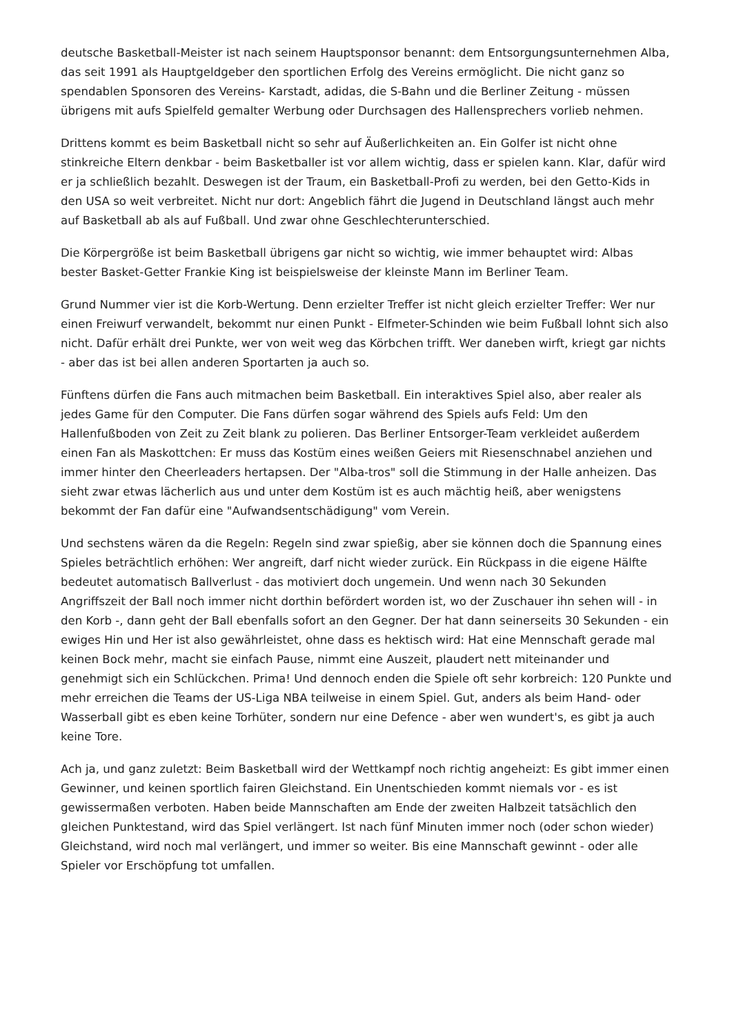deutsche Basketball-Meister ist nach seinem Hauptsponsor benannt: dem Entsorgungsunternehmen Alba, das seit 1991 als Hauptgeldgeber den sportlichen Erfolg des Vereins ermöglicht. Die nicht ganz so spendablen Sponsoren des Vereins- Karstadt, adidas, die S-Bahn und die Berliner Zeitung - müssen übrigens mit aufs Spielfeld gemalter Werbung oder Durchsagen des Hallensprechers vorlieb nehmen.
Drittens kommt es beim Basketball nicht so sehr auf Äußerlichkeiten an. Ein Golfer ist nicht ohne stinkreiche Eltern denkbar - beim Basketballer ist vor allem wichtig, dass er spielen kann. Klar, dafür wird er ja schließlich bezahlt. Deswegen ist der Traum, ein Basketball-Profi zu werden, bei den Getto-Kids in den USA so weit verbreitet. Nicht nur dort: Angeblich fährt die Jugend in Deutschland längst auch mehr auf Basketball ab als auf Fußball. Und zwar ohne Geschlechterunterschied.
Die Körpergröße ist beim Basketball übrigens gar nicht so wichtig, wie immer behauptet wird: Albas bester Basket-Getter Frankie King ist beispielsweise der kleinste Mann im Berliner Team.
Grund Nummer vier ist die Korb-Wertung. Denn erzielter Treffer ist nicht gleich erzielter Treffer: Wer nur einen Freiwurf verwandelt, bekommt nur einen Punkt - Elfmeter-Schinden wie beim Fußball lohnt sich also nicht. Dafür erhält drei Punkte, wer von weit weg das Körbchen trifft. Wer daneben wirft, kriegt gar nichts - aber das ist bei allen anderen Sportarten ja auch so.
Fünftens dürfen die Fans auch mitmachen beim Basketball. Ein interaktives Spiel also, aber realer als jedes Game für den Computer. Die Fans dürfen sogar während des Spiels aufs Feld: Um den Hallenfußboden von Zeit zu Zeit blank zu polieren. Das Berliner Entsorger-Team verkleidet außerdem einen Fan als Maskottchen: Er muss das Kostüm eines weißen Geiers mit Riesenschnabel anziehen und immer hinter den Cheerleaders hertapsen. Der "Alba-tros" soll die Stimmung in der Halle anheizen. Das sieht zwar etwas lächerlich aus und unter dem Kostüm ist es auch mächtig heiß, aber wenigstens bekommt der Fan dafür eine "Aufwandsentschädigung" vom Verein.
Und sechstens wären da die Regeln: Regeln sind zwar spießig, aber sie können doch die Spannung eines Spieles beträchtlich erhöhen: Wer angreift, darf nicht wieder zurück. Ein Rückpass in die eigene Hälfte bedeutet automatisch Ballverlust - das motiviert doch ungemein. Und wenn nach 30 Sekunden Angriffszeit der Ball noch immer nicht dorthin befördert worden ist, wo der Zuschauer ihn sehen will - in den Korb -, dann geht der Ball ebenfalls sofort an den Gegner. Der hat dann seinerseits 30 Sekunden - ein ewiges Hin und Her ist also gewährleistet, ohne dass es hektisch wird: Hat eine Mennschaft gerade mal keinen Bock mehr, macht sie einfach Pause, nimmt eine Auszeit, plaudert nett miteinander und genehmigt sich ein Schlückchen. Prima! Und dennoch enden die Spiele oft sehr korbreich: 120 Punkte und mehr erreichen die Teams der US-Liga NBA teilweise in einem Spiel. Gut, anders als beim Hand- oder Wasserball gibt es eben keine Torhüter, sondern nur eine Defence - aber wen wundert's, es gibt ja auch keine Tore.
Ach ja, und ganz zuletzt: Beim Basketball wird der Wettkampf noch richtig angeheizt: Es gibt immer einen Gewinner, und keinen sportlich fairen Gleichstand. Ein Unentschieden kommt niemals vor - es ist gewissermaßen verboten. Haben beide Mannschaften am Ende der zweiten Halbzeit tatsächlich den gleichen Punktestand, wird das Spiel verlängert. Ist nach fünf Minuten immer noch (oder schon wieder) Gleichstand, wird noch mal verlängert, und immer so weiter. Bis eine Mannschaft gewinnt - oder alle Spieler vor Erschöpfung tot umfallen.